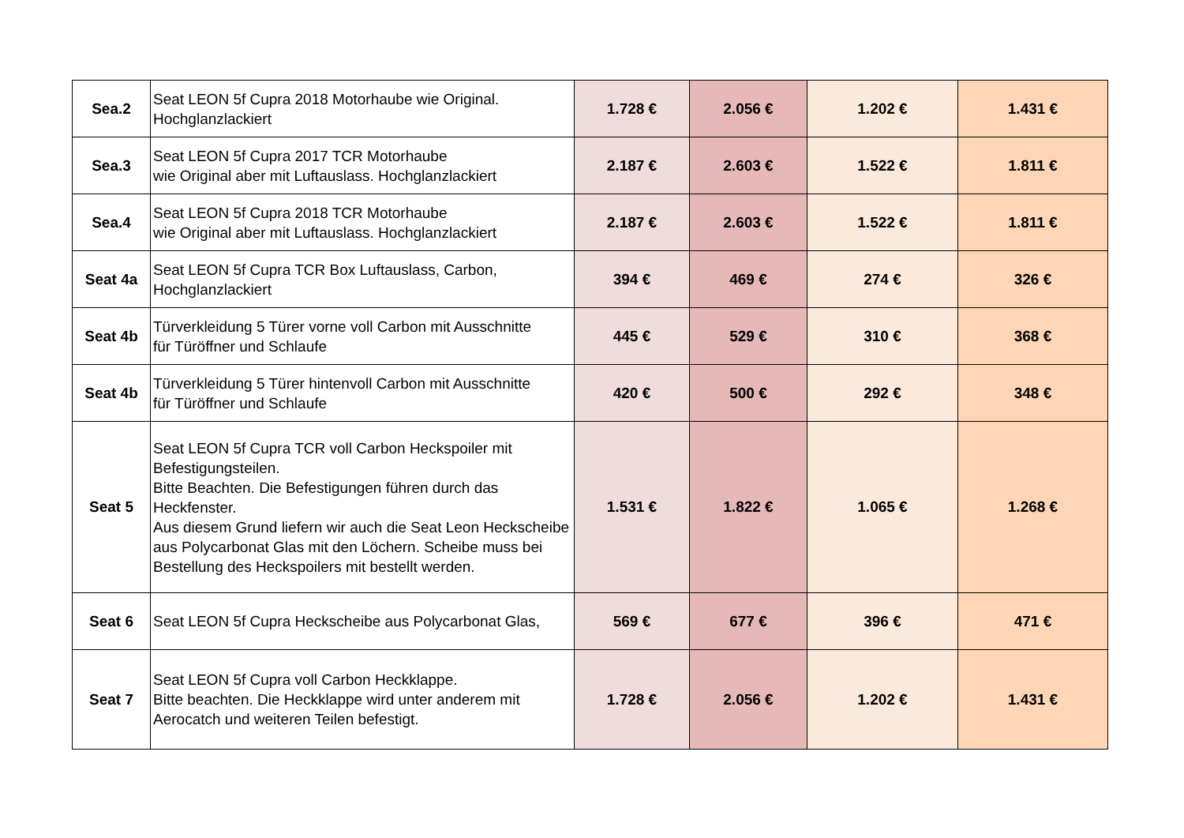| Sea.2 | Seat LEON 5f Cupra 2018 Motorhaube wie Original. Hochglanzlackiert | 1.728 € | 2.056 € | 1.202 € | 1.431 € |
| Sea.3 | Seat LEON 5f Cupra 2017 TCR Motorhaube wie Original aber mit Luftauslass. Hochglanzlackiert | 2.187 € | 2.603 € | 1.522 € | 1.811 € |
| Sea.4 | Seat LEON 5f Cupra 2018 TCR Motorhaube wie Original aber mit Luftauslass. Hochglanzlackiert | 2.187 € | 2.603 € | 1.522 € | 1.811 € |
| Seat 4a | Seat LEON 5f Cupra TCR Box Luftauslass, Carbon, Hochglanzlackiert | 394 € | 469 € | 274 € | 326 € |
| Seat 4b | Türverkleidung 5 Türer vorne voll Carbon mit Ausschnitte für Türöffner und Schlaufe | 445 € | 529 € | 310 € | 368 € |
| Seat 4b | Türverkleidung 5 Türer hintenvoll Carbon mit Ausschnitte für Türöffner und Schlaufe | 420 € | 500 € | 292 € | 348 € |
| Seat 5 | Seat LEON 5f Cupra TCR voll Carbon Heckspoiler mit Befestigungsteilen. Bitte Beachten. Die Befestigungen führen durch das Heckfenster. Aus diesem Grund liefern wir auch die Seat Leon Heckscheibe aus Polycarbonat Glas mit den Löchern. Scheibe muss bei Bestellung des Heckspoilers mit bestellt werden. | 1.531 € | 1.822 € | 1.065 € | 1.268 € |
| Seat 6 | Seat LEON 5f Cupra Heckscheibe aus Polycarbonat Glas, | 569 € | 677 € | 396 € | 471 € |
| Seat 7 | Seat LEON 5f Cupra voll Carbon Heckklappe. Bitte beachten. Die Heckklappe wird unter anderem mit Aerocatch und weiteren Teilen befestigt. | 1.728 € | 2.056 € | 1.202 € | 1.431 € |